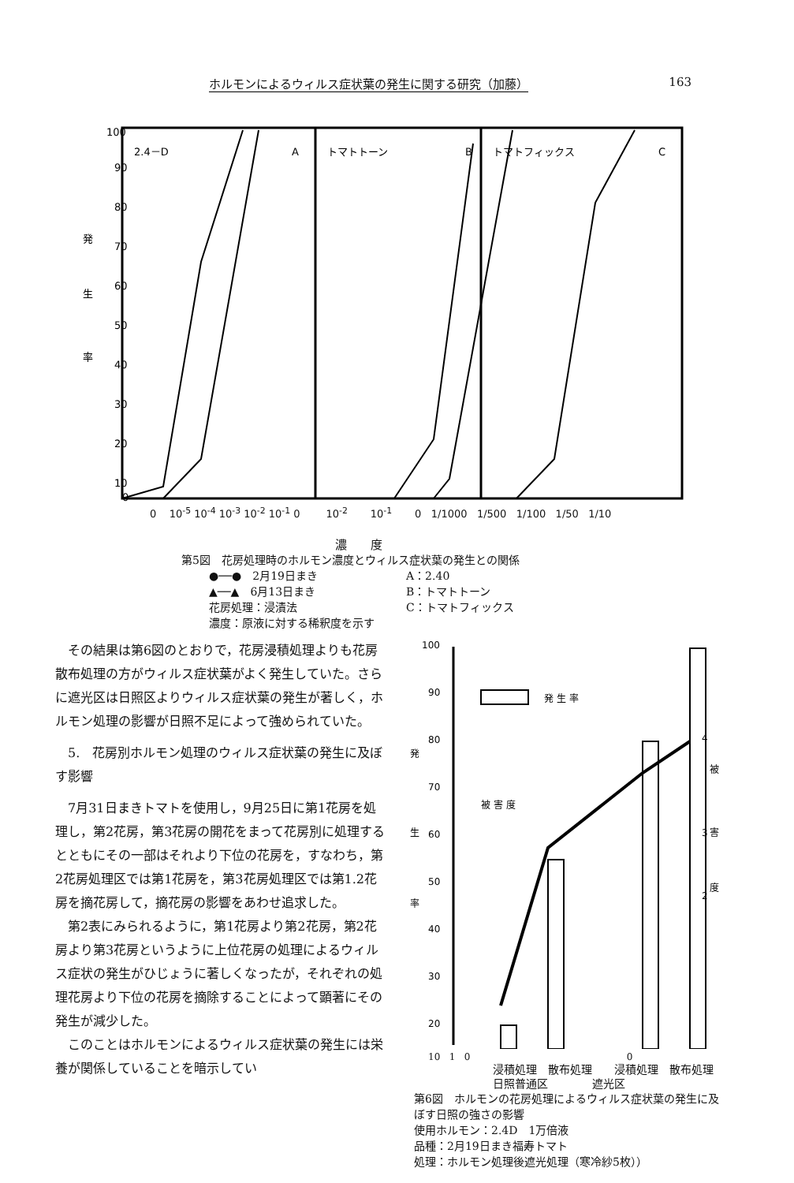ホルモンによるウィルス症状葉の発生に関する研究（加藤） 163
発
生
率
100
90
80
70
60
50
40
30
20
10
0
2.4－D
A
トマトトーン
B
トマトフィックス
C
0 10<sup>-5</sup> 10<sup>-4</sup> 10<sup>-3</sup> 10<sup>-2</sup> 10<sup>-1</sup> 0 10<sup>-2</sup> 10<sup>-1</sup> 0 1/1000 1/500 1/100 1/50 1/10
濃　　度
第5図　花房処理時のホルモン濃度とウィルス症状葉の発生との関係
●──●　2月19日まき A：2.40 ▲──▲　6月13日まき B：トマトトーン 花房処理：浸漬法 C：トマトフィックス 濃度：原液に対する稀釈度を示す
その結果は第6図のとおりで，花房浸積処理よりも花房散布処理の方がウィルス症状葉がよく発生していた。さらに遮光区は日照区よりウィルス症状葉の発生が著しく，ホルモン処理の影響が日照不足によって強められていた。
5.　花房別ホルモン処理のウィルス症状葉の発生に及ぼす影響
7月31日まきトマトを使用し，9月25日に第1花房を処理し，第2花房，第3花房の開花をまって花房別に処理するとともにその一部はそれより下位の花房を，すなわち，第2花房処理区では第1花房を，第3花房処理区では第1.2花房を摘花房して，摘花房の影響をあわせ追求した。
第2表にみられるように，第1花房より第2花房，第2花房より第3花房というように上位花房の処理によるウィルス症状の発生がひじょうに著しくなったが，それぞれの処理花房より下位の花房を摘除することによって顕著にその発生が減少した。
このことはホルモンによるウィルス症状葉の発生には栄養が関係していることを暗示してい
発
生
率
100
90
80
70
60
50
40
30
20
発 生 率
被 害 度
4
被
3
害
度
2
10 1 0 0
浸積処理　散布処理　　浸積処理　散布処理
日照普通区　　　　遮光区
第6図　ホルモンの花房処理によるウィルス症状葉の発生に及ぼす日照の強さの影響
使用ホルモン：2.4D　1万倍液
品種：2月19日まき福寿トマト
処理：ホルモン処理後遮光処理（寒冷紗5枚））